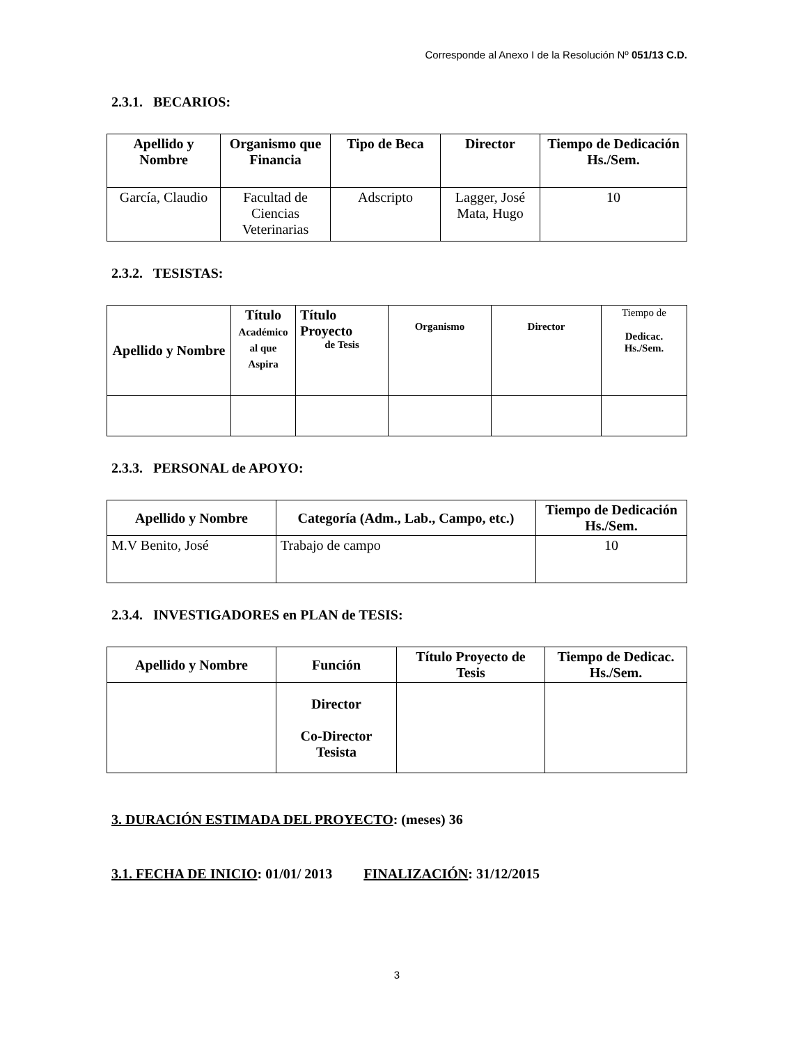Corresponde al Anexo I de la Resolución Nº 051/13 C.D.
2.3.1. BECARIOS:
| Apellido y Nombre | Organismo que Financia | Tipo de Beca | Director | Tiempo de Dedicación Hs./Sem. |
| --- | --- | --- | --- | --- |
| García, Claudio | Facultad de Ciencias Veterinarias | Adscripto | Lagger, José Mata, Hugo | 10 |
2.3.2. TESISTAS:
| Apellido y Nombre | Título Académico al que Aspira | Título Proyecto de Tesis | Organismo | Director | Tiempo de Dedicac. Hs./Sem. |
| --- | --- | --- | --- | --- | --- |
2.3.3. PERSONAL de APOYO:
| Apellido y Nombre | Categoría (Adm., Lab., Campo, etc.) | Tiempo de Dedicación Hs./Sem. |
| --- | --- | --- |
| M.V Benito, José | Trabajo de campo | 10 |
2.3.4. INVESTIGADORES en PLAN de TESIS:
| Apellido y Nombre | Función | Título Proyecto de Tesis | Tiempo de Dedicac. Hs./Sem. |
| --- | --- | --- | --- |
| | Director Co-Director Tesista | | |
3. DURACIÓN ESTIMADA DEL PROYECTO: (meses) 36
3.1. FECHA DE INICIO: 01/01/ 2013 FINALIZACIÓN: 31/12/2015
3